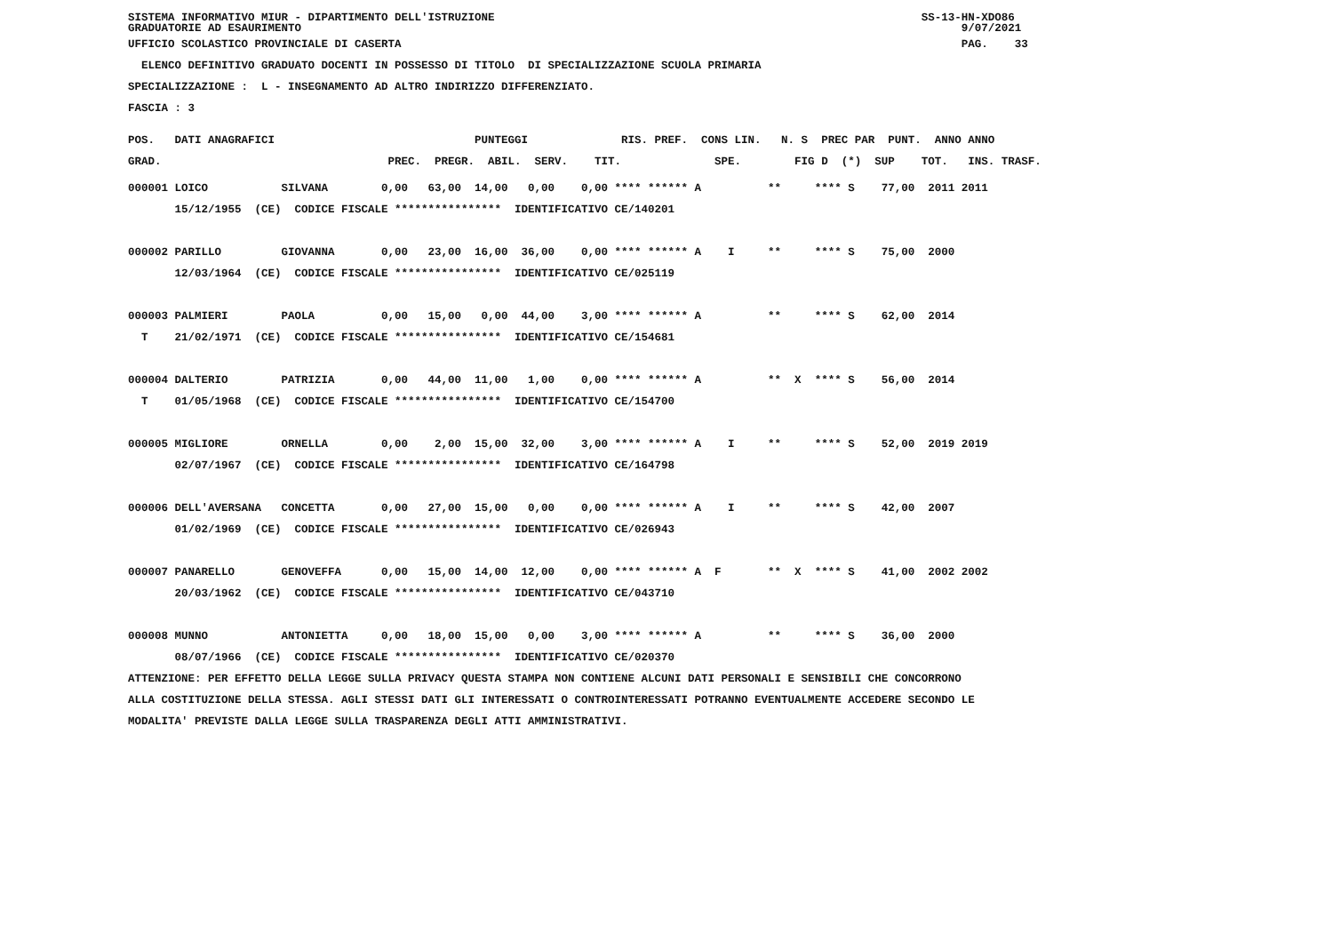SISTEMA INFORMATIVO MIUR - DIPARTIMENTO DELL'ISTRUZIONE SS-13-HN-XDO86 GRADUATORIE AD ESAURIMENTO 9/07/2021
UFFICIO SCOLASTICO PROVINCIALE DI CASERTA PAG. 33
ELENCO DEFINITIVO GRADUATO DOCENTI IN POSSESSO DI TITOLO DI SPECIALIZZAZIONE SCUOLA PRIMARIA
SPECIALIZZAZIONE : L - INSEGNAMENTO AD ALTRO INDIRIZZO DIFFERENZIATO.
FASCIA : 3
POS. DATI ANAGRAFICI PUNTEGGI RIS. PREF. CONS LIN. N. S PREC PAR PUNT. ANNO ANNO GRAD. PREC. PREGR. ABIL. SERV. TIT. SPE. FIG D (*) SUP TOT. INS. TRASF.
000001 LOICO SILVANA 0,00 63,00 14,00 0,00 0,00 **** ****** A ** **** S 77,00 2011 2011 15/12/1955 (CE) CODICE FISCALE **************** IDENTIFICATIVO CE/140201 000002 PARILLO GIOVANNA 0,00 23,00 16,00 36,00 0,00 **** ****** A I ** **** S 75,00 2000 12/03/1964 (CE) CODICE FISCALE **************** IDENTIFICATIVO CE/025119 000003 PALMIERI PAOLA 0,00 15,00 0,00 44,00 3,00 **** ****** A ** **** S 62,00 2014 T 21/02/1971 (CE) CODICE FISCALE **************** IDENTIFICATIVO CE/154681 000004 DALTERIO PATRIZIA 0,00 44,00 11,00 1,00 0,00 **** ****** A ** X **** S 56,00 2014 T 01/05/1968 (CE) CODICE FISCALE **************** IDENTIFICATIVO CE/154700 000005 MIGLIORE ORNELLA 0,00 2,00 15,00 32,00 3,00 **** ****** A I ** **** S 52,00 2019 2019 02/07/1967 (CE) CODICE FISCALE **************** IDENTIFICATIVO CE/164798 000006 DELL'AVERSANA CONCETTA 0,00 27,00 15,00 0,00 0,00 **** ****** A I ** **** S 42,00 2007 01/02/1969 (CE) CODICE FISCALE **************** IDENTIFICATIVO CE/026943 000007 PANARELLO GENOVEFFA 0,00 15,00 14,00 12,00 0,00 **** ****** A F ** X **** S 41,00 2002 2002 20/03/1962 (CE) CODICE FISCALE **************** IDENTIFICATIVO CE/043710 000008 MUNNO ANTONIETTA 0,00 18,00 15,00 0,00 3,00 **** ****** A ** **** S 36,00 2000 08/07/1966 (CE) CODICE FISCALE **************** IDENTIFICATIVO CE/020370
ATTENZIONE: PER EFFETTO DELLA LEGGE SULLA PRIVACY QUESTA STAMPA NON CONTIENE ALCUNI DATI PERSONALI E SENSIBILI CHE CONCORRONO ALLA COSTITUZIONE DELLA STESSA. AGLI STESSI DATI GLI INTERESSATI O CONTROINTERESSATI POTRANNO EVENTUALMENTE ACCEDERE SECONDO LE MODALITA' PREVISTE DALLA LEGGE SULLA TRASPARENZA DEGLI ATTI AMMINISTRATIVI.